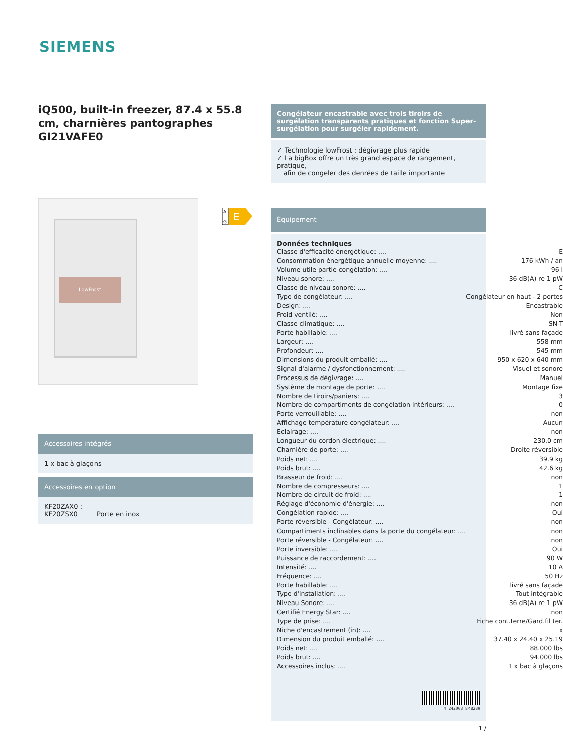SIEMENS
iQ500, built-in freezer, 87.4 x 55.8 cm, charnières pantographes GI21VAFE0
LowFrost
Accessoires intégrés
1 x bac à glaçons
Accessoires en option
KF20ZAX0 :
KF20ZSX0 Porte en inox
A
G
E
Congélateur encastrable avec trois tiroirs de surgélation transparents pratiques et fonction Super-surgélation pour surgéler rapidement.
✓ Technologie lowFrost : dégivrage plus rapide
✓ La bigBox offre un très grand espace de rangement, pratique,
afin de congeler des denrées de taille importante
Équipement
Données techniques
| Classe d'efficacité énergétique: .... | E |
| Consommation énergétique annuelle moyenne: .... | 176 kWh / an |
| Volume utile partie congélation: .... | 96 l |
| Niveau sonore: .... | 36 dB(A) re 1 pW |
| Classe de niveau sonore: .... | C |
| Type de congélateur: .... | Congélateur en haut - 2 portes |
| Design: .... | Encastrable |
| Froid ventilé: .... | Non |
| Classe climatique: .... | SN-T |
| Porte habillable: .... | livré sans façade |
| Largeur: .... | 558 mm |
| Profondeur: .... | 545 mm |
| Dimensions du produit emballé: .... | 950 x 620 x 640 mm |
| Signal d'alarme / dysfonctionnement: .... | Visuel et sonore |
| Processus de dégivrage: .... | Manuel |
| Système de montage de porte: .... | Montage fixe |
| Nombre de tiroirs/paniers: .... | 3 |
| Nombre de compartiments de congélation intérieurs: .... | 0 |
| Porte verrouillable: .... | non |
| Affichage température congélateur: .... | Aucun |
| Eclairage: .... | non |
| Longueur du cordon électrique: .... | 230.0 cm |
| Charnière de porte: .... | Droite réversible |
| Poids net: .... | 39.9 kg |
| Poids brut: .... | 42.6 kg |
| Brasseur de froid: .... | non |
| Nombre de compresseurs: .... | 1 |
| Nombre de circuit de froid: .... | 1 |
| Réglage d'économie d'énergie: .... | non |
| Congélation rapide: .... | Oui |
| Porte réversible - Congélateur: .... | non |
| Compartiments inclinables dans la porte du congélateur: .... | non |
| Porte réversible - Congélateur: .... | non |
| Porte inversible: .... | Oui |
| Puissance de raccordement: .... | 90 W |
| Intensité: .... | 10 A |
| Fréquence: .... | 50 Hz |
| Porte habillable: .... | livré sans façade |
| Type d'installation: .... | Tout intégrable |
| Niveau Sonore: .... | 36 dB(A) re 1 pW |
| Certifié Energy Star: .... | non |
| Type de prise: .... | Fiche cont.terre/Gard.fil ter. |
| Niche d'encastrement (in): .... | x |
| Dimension du produit emballé: .... | 37.40 x 24.40 x 25.19 |
| Poids net: .... | 88.000 lbs |
| Poids brut: .... | 94.000 lbs |
| Accessoires inclus: .... | 1 x bac à glaçons |
4 242003 848289
1 /